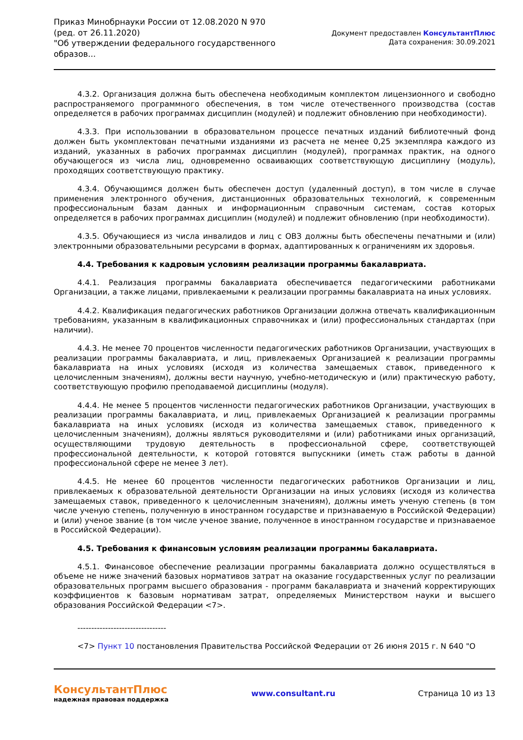Приказ Минобрнауки России от 12.08.2020 N 970
(ред. от 26.11.2020)
"Об утверждении федерального государственного
образов...
Документ предоставлен КонсультантПлюс
Дата сохранения: 30.09.2021
4.3.2. Организация должна быть обеспечена необходимым комплектом лицензионного и свободно распространяемого программного обеспечения, в том числе отечественного производства (состав определяется в рабочих программах дисциплин (модулей) и подлежит обновлению при необходимости).
4.3.3. При использовании в образовательном процессе печатных изданий библиотечный фонд должен быть укомплектован печатными изданиями из расчета не менее 0,25 экземпляра каждого из изданий, указанных в рабочих программах дисциплин (модулей), программах практик, на одного обучающегося из числа лиц, одновременно осваивающих соответствующую дисциплину (модуль), проходящих соответствующую практику.
4.3.4. Обучающимся должен быть обеспечен доступ (удаленный доступ), в том числе в случае применения электронного обучения, дистанционных образовательных технологий, к современным профессиональным базам данных и информационным справочным системам, состав которых определяется в рабочих программах дисциплин (модулей) и подлежит обновлению (при необходимости).
4.3.5. Обучающиеся из числа инвалидов и лиц с ОВЗ должны быть обеспечены печатными и (или) электронными образовательными ресурсами в формах, адаптированных к ограничениям их здоровья.
4.4. Требования к кадровым условиям реализации программы бакалавриата.
4.4.1. Реализация программы бакалавриата обеспечивается педагогическими работниками Организации, а также лицами, привлекаемыми к реализации программы бакалавриата на иных условиях.
4.4.2. Квалификация педагогических работников Организации должна отвечать квалификационным требованиям, указанным в квалификационных справочниках и (или) профессиональных стандартах (при наличии).
4.4.3. Не менее 70 процентов численности педагогических работников Организации, участвующих в реализации программы бакалавриата, и лиц, привлекаемых Организацией к реализации программы бакалавриата на иных условиях (исходя из количества замещаемых ставок, приведенного к целочисленным значениям), должны вести научную, учебно-методическую и (или) практическую работу, соответствующую профилю преподаваемой дисциплины (модуля).
4.4.4. Не менее 5 процентов численности педагогических работников Организации, участвующих в реализации программы бакалавриата, и лиц, привлекаемых Организацией к реализации программы бакалавриата на иных условиях (исходя из количества замещаемых ставок, приведенного к целочисленным значениям), должны являться руководителями и (или) работниками иных организаций, осуществляющими трудовую деятельность в профессиональной сфере, соответствующей профессиональной деятельности, к которой готовятся выпускники (иметь стаж работы в данной профессиональной сфере не менее 3 лет).
4.4.5. Не менее 60 процентов численности педагогических работников Организации и лиц, привлекаемых к образовательной деятельности Организации на иных условиях (исходя из количества замещаемых ставок, приведенного к целочисленным значениям), должны иметь ученую степень (в том числе ученую степень, полученную в иностранном государстве и признаваемую в Российской Федерации) и (или) ученое звание (в том числе ученое звание, полученное в иностранном государстве и признаваемое в Российской Федерации).
4.5. Требования к финансовым условиям реализации программы бакалавриата.
4.5.1. Финансовое обеспечение реализации программы бакалавриата должно осуществляться в объеме не ниже значений базовых нормативов затрат на оказание государственных услуг по реализации образовательных программ высшего образования - программ бакалавриата и значений корректирующих коэффициентов к базовым нормативам затрат, определяемых Министерством науки и высшего образования Российской Федерации <7>.
--------------------------------
<7> Пункт 10 постановления Правительства Российской Федерации от 26 июня 2015 г. N 640 "О
КонсультантПлюс
надежная правовая поддержка
www.consultant.ru Страница 10 из 13